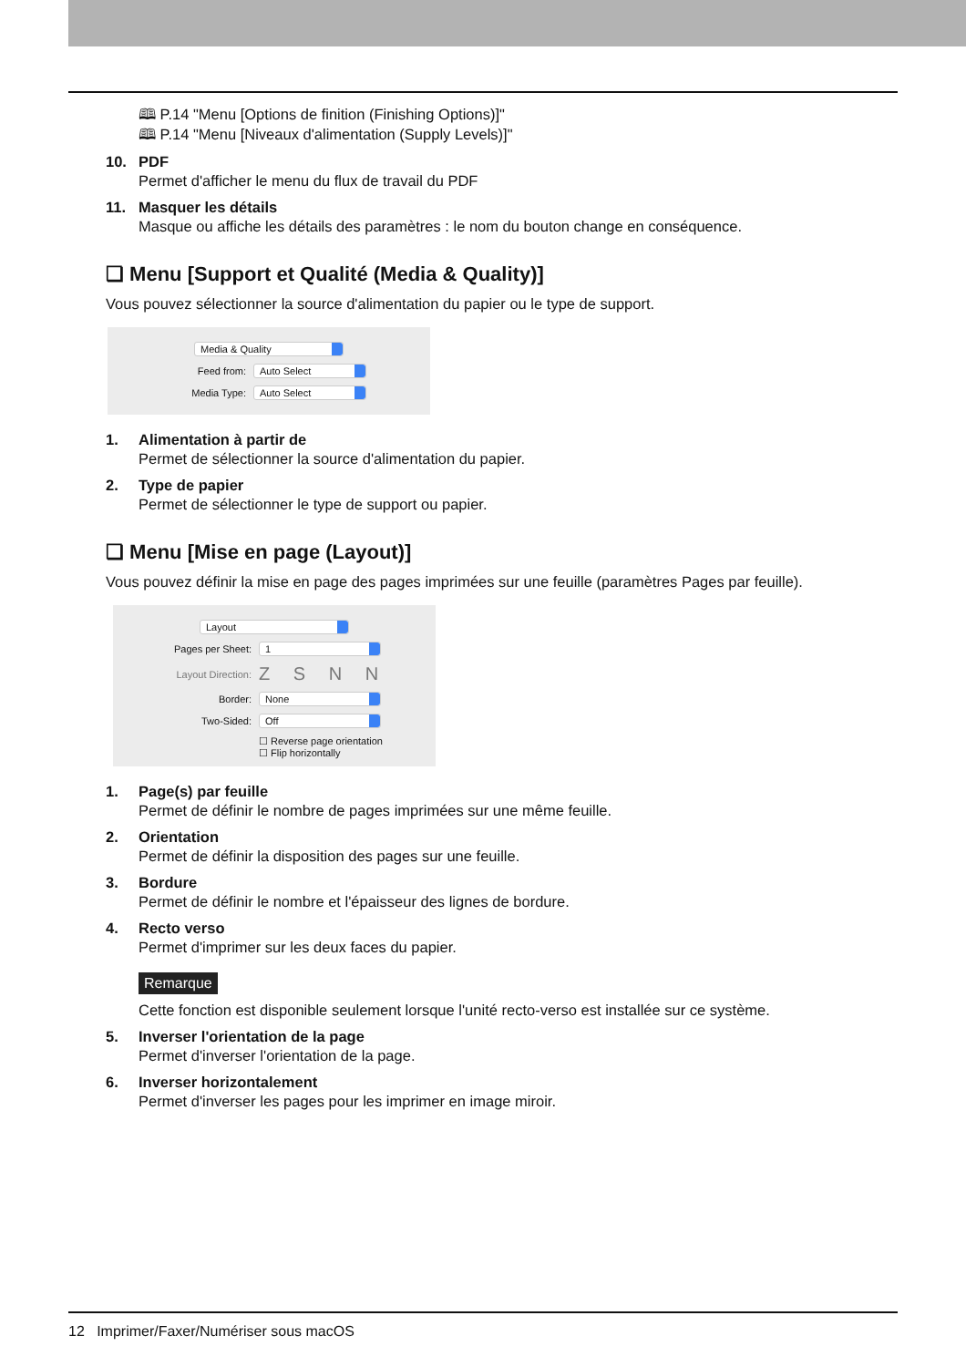🕮 P.14 "Menu [Options de finition (Finishing Options)]"
🕮 P.14 "Menu [Niveaux d'alimentation (Supply Levels)]"
10. PDF
Permet d'afficher le menu du flux de travail du PDF
11. Masquer les détails
Masque ou affiche les détails des paramètres : le nom du bouton change en conséquence.
❏ Menu [Support et Qualité (Media & Quality)]
Vous pouvez sélectionner la source d'alimentation du papier ou le type de support.
Media & Quality
Feed from: Auto Select
Media Type: Auto Select
1. Alimentation à partir de
Permet de sélectionner la source d'alimentation du papier.
2. Type de papier
Permet de sélectionner le type de support ou papier.
❏ Menu [Mise en page (Layout)]
Vous pouvez définir la mise en page des pages imprimées sur une feuille (paramètres Pages par feuille).
Layout
Pages per Sheet: 1
Layout Direction: Z S N N
Border: None
Two-Sided: Off
☐ Reverse page orientation
☐ Flip horizontally
1. Page(s) par feuille
Permet de définir le nombre de pages imprimées sur une même feuille.
2. Orientation
Permet de définir la disposition des pages sur une feuille.
3. Bordure
Permet de définir le nombre et l'épaisseur des lignes de bordure.
4. Recto verso
Permet d'imprimer sur les deux faces du papier.
Remarque
Cette fonction est disponible seulement lorsque l'unité recto-verso est installée sur ce système.
5. Inverser l'orientation de la page
Permet d'inverser l'orientation de la page.
6. Inverser horizontalement
Permet d'inverser les pages pour les imprimer en image miroir.
12 Imprimer/Faxer/Numériser sous macOS